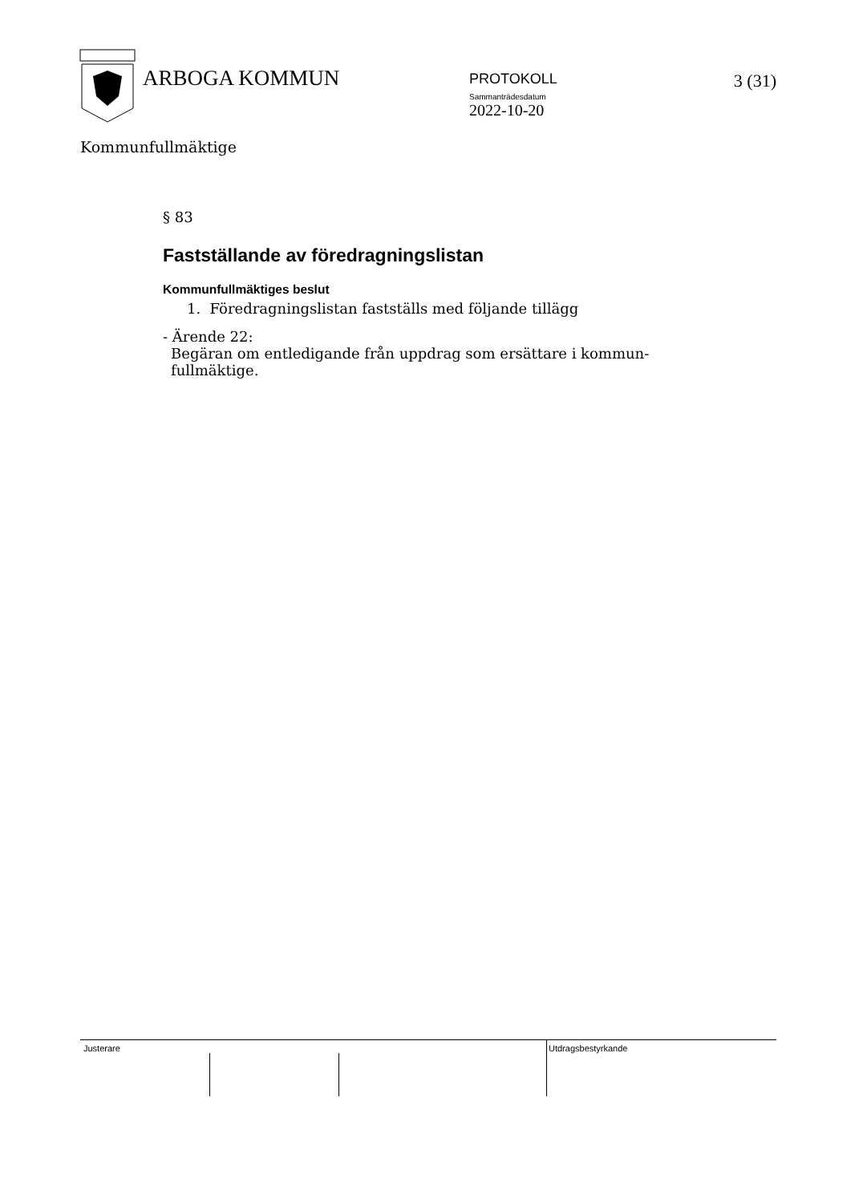ARBOGA KOMMUN
PROTOKOLL
Sammanträdesdatum
2022-10-20
3 (31)
Kommunfullmäktige
§ 83
Fastställande av föredragningslistan
Kommunfullmäktiges beslut
1. Föredragningslistan fastställs med följande tillägg
- Ärende 22:
Begäran om entledigande från uppdrag som ersättare i kommun-
fullmäktige.
Justerare Utdragsbestyrkande